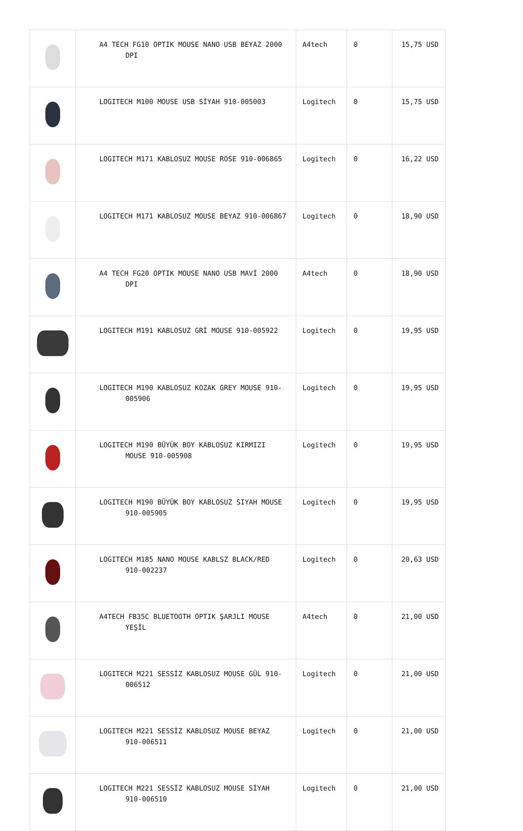| | A4 TECH FG10 OPTIK MOUSE NANO USB BEYAZ 2000 DPI | A4tech | 0 | 15,75 USD |
| | LOGITECH M100 MOUSE USB SİYAH 910-005003 | Logitech | 0 | 15,75 USD |
| | LOGITECH M171 KABLOSUZ MOUSE ROSE 910-006865 | Logitech | 0 | 16,22 USD |
| | LOGITECH M171 KABLOSUZ MOUSE BEYAZ 910-006867 | Logitech | 0 | 18,90 USD |
| | A4 TECH FG20 OPTIK MOUSE NANO USB MAVİ 2000 DPI | A4tech | 0 | 18,90 USD |
| | LOGITECH M191 KABLOSUZ GRİ MOUSE 910-005922 | Logitech | 0 | 19,95 USD |
| | LOGITECH M190 KABLOSUZ KOZAK GREY MOUSE 910-005906 | Logitech | 0 | 19,95 USD |
| | LOGITECH M190 BÜYÜK BOY KABLOSUZ KIRMIZI MOUSE 910-005908 | Logitech | 0 | 19,95 USD |
| | LOGITECH M190 BÜYÜK BOY KABLOSUZ SIYAH MOUSE 910-005905 | Logitech | 0 | 19,95 USD |
| | LOGITECH M185 NANO MOUSE KABLSZ BLACK/RED 910-002237 | Logitech | 0 | 20,63 USD |
| | A4TECH FB35C BLUETOOTH OPTIK ŞARJLI MOUSE YEŞİL | A4tech | 0 | 21,00 USD |
| | LOGITECH M221 SESSİZ KABLOSUZ MOUSE GÜL 910-006512 | Logitech | 0 | 21,00 USD |
| | LOGITECH M221 SESSİZ KABLOSUZ MOUSE BEYAZ 910-006511 | Logitech | 0 | 21,00 USD |
| | LOGITECH M221 SESSİZ KABLOSUZ MOUSE SİYAH 910-006510 | Logitech | 0 | 21,00 USD |